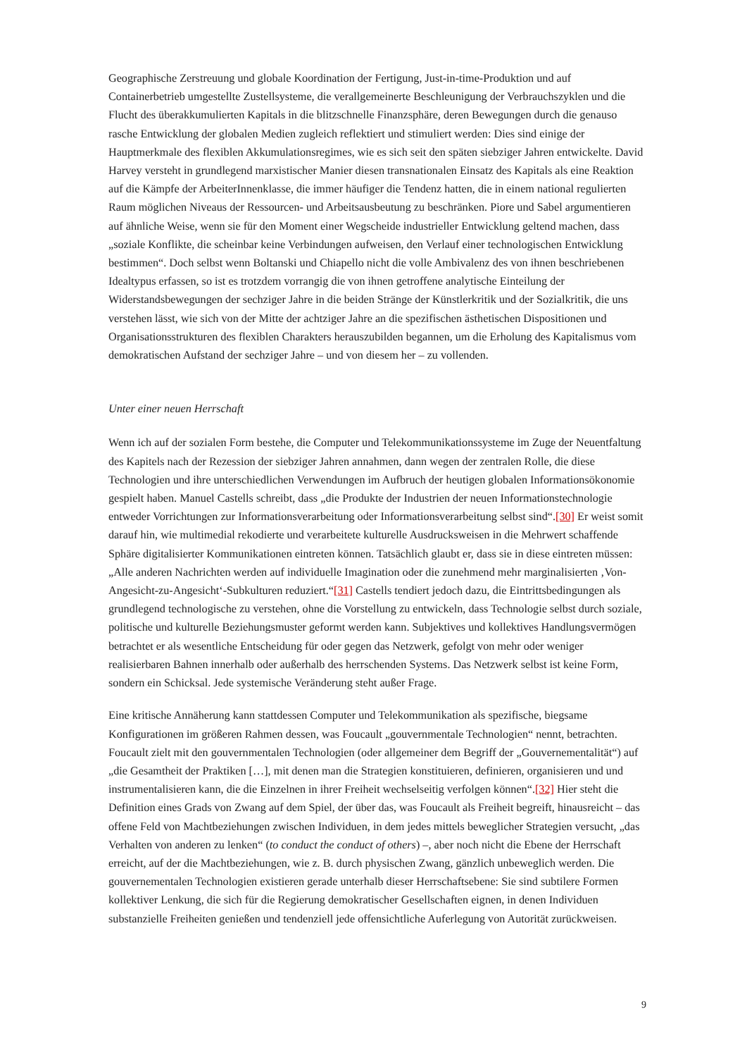Geographische Zerstreuung und globale Koordination der Fertigung, Just-in-time-Produktion und auf Containerbetrieb umgestellte Zustellsysteme, die verallgemeinerte Beschleunigung der Verbrauchszyklen und die Flucht des überakkumulierten Kapitals in die blitzschnelle Finanzsphäre, deren Bewegungen durch die genauso rasche Entwicklung der globalen Medien zugleich reflektiert und stimuliert werden: Dies sind einige der Hauptmerkmale des flexiblen Akkumulationsregimes, wie es sich seit den späten siebziger Jahren entwickelte. David Harvey versteht in grundlegend marxistischer Manier diesen transnationalen Einsatz des Kapitals als eine Reaktion auf die Kämpfe der ArbeiterInnenklasse, die immer häufiger die Tendenz hatten, die in einem national regulierten Raum möglichen Niveaus der Ressourcen- und Arbeitsausbeutung zu beschränken. Piore und Sabel argumentieren auf ähnliche Weise, wenn sie für den Moment einer Wegscheide industrieller Entwicklung geltend machen, dass „soziale Konflikte, die scheinbar keine Verbindungen aufweisen, den Verlauf einer technologischen Entwicklung bestimmen“. Doch selbst wenn Boltanski und Chiapello nicht die volle Ambivalenz des von ihnen beschriebenen Idealtypus erfassen, so ist es trotzdem vorrangig die von ihnen getroffene analytische Einteilung der Widerstandsbewegungen der sechziger Jahre in die beiden Stränge der Künstlerkritik und der Sozialkritik, die uns verstehen lässt, wie sich von der Mitte der achtziger Jahre an die spezifischen ästhetischen Dispositionen und Organisationsstrukturen des flexiblen Charakters herauszubilden begannen, um die Erholung des Kapitalismus vom demokratischen Aufstand der sechziger Jahre – und von diesem her – zu vollenden.
Unter einer neuen Herrschaft
Wenn ich auf der sozialen Form bestehe, die Computer und Telekommunikationssysteme im Zuge der Neuentfaltung des Kapitels nach der Rezession der siebziger Jahren annahmen, dann wegen der zentralen Rolle, die diese Technologien und ihre unterschiedlichen Verwendungen im Aufbruch der heutigen globalen Informationsökonomie gespielt haben. Manuel Castells schreibt, dass „die Produkte der Industrien der neuen Informationstechnologie entweder Vorrichtungen zur Informationsverarbeitung oder Informationsverarbeitung selbst sind“.[30] Er weist somit darauf hin, wie multimedial rekodierte und verarbeitete kulturelle Ausdrucksweisen in die Mehrwert schaffende Sphäre digitalisierter Kommunikationen eintreten können. Tatsächlich glaubt er, dass sie in diese eintreten müssen: „Alle anderen Nachrichten werden auf individuelle Imagination oder die zunehmend mehr marginalisierten ‚Von-Angesicht-zu-Angesicht‘-Subkulturen reduziert.“[31] Castells tendiert jedoch dazu, die Eintrittsbedingungen als grundlegend technologische zu verstehen, ohne die Vorstellung zu entwickeln, dass Technologie selbst durch soziale, politische und kulturelle Beziehungsmuster geformt werden kann. Subjektives und kollektives Handlungsvermögen betrachtet er als wesentliche Entscheidung für oder gegen das Netzwerk, gefolgt von mehr oder weniger realisierbaren Bahnen innerhalb oder außerhalb des herrschenden Systems. Das Netzwerk selbst ist keine Form, sondern ein Schicksal. Jede systemische Veränderung steht außer Frage.
Eine kritische Annäherung kann stattdessen Computer und Telekommunikation als spezifische, biegsame Konfigurationen im größeren Rahmen dessen, was Foucault „gouvernmentale Technologien“ nennt, betrachten. Foucault zielt mit den gouvernmentalen Technologien (oder allgemeiner dem Begriff der „Gouvernementalität“) auf „die Gesamtheit der Praktiken […], mit denen man die Strategien konstituieren, definieren, organisieren und und instrumentalisieren kann, die die Einzelnen in ihrer Freiheit wechselseitig verfolgen können“.[32] Hier steht die Definition eines Grads von Zwang auf dem Spiel, der über das, was Foucault als Freiheit begreift, hinausreicht – das offene Feld von Machtbeziehungen zwischen Individuen, in dem jedes mittels beweglicher Strategien versucht, „das Verhalten von anderen zu lenken“ (to conduct the conduct of others) –, aber noch nicht die Ebene der Herrschaft erreicht, auf der die Machtbeziehungen, wie z. B. durch physischen Zwang, gänzlich unbeweglich werden. Die gouvernementalen Technologien existieren gerade unterhalb dieser Herrschaftsebene: Sie sind subtilere Formen kollektiver Lenkung, die sich für die Regierung demokratischer Gesellschaften eignen, in denen Individuen substanzielle Freiheiten genießen und tendenziell jede offensichtliche Auferlegung von Autorität zurückweisen.
9